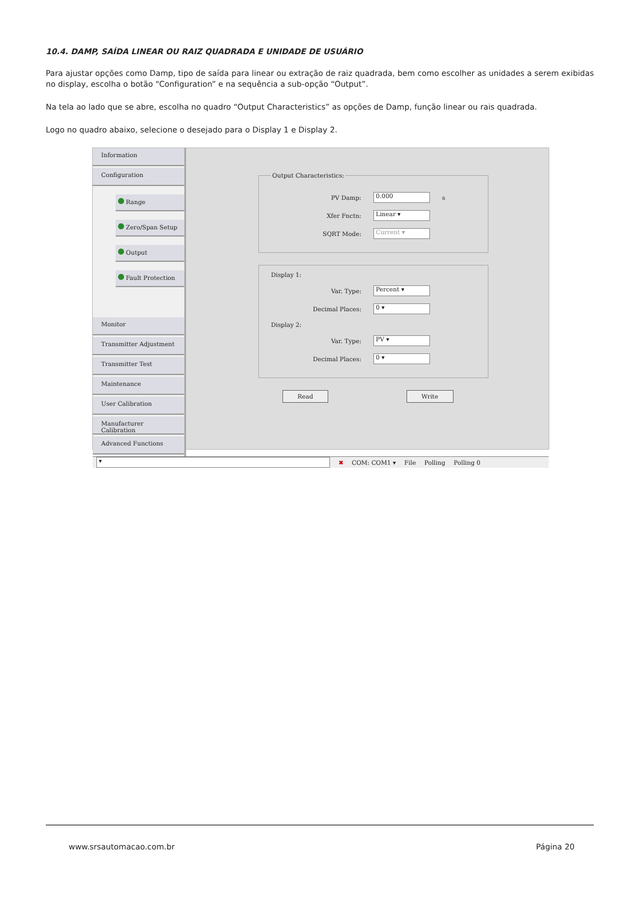10.4. DAMP, SAÍDA LINEAR OU RAIZ QUADRADA E UNIDADE DE USUÁRIO
Para ajustar opções como Damp, tipo de saída para linear ou extração de raiz quadrada, bem como escolher as unidades a serem exibidas no display, escolha o botão “Configuration” e na sequência a sub-opção “Output”.
Na tela ao lado que se abre, escolha no quadro “Output Characteristics” as opções de Damp, função linear ou rais quadrada.
Logo no quadro abaixo, selecione o desejado para o Display 1 e Display 2.
Information
Configuration
Range
Zero/Span Setup
Output
Fault Protection
Monitor
Transmitter Adjustment
Transmitter Test
Maintenance
User Calibration
Manufacturer Calibration
Advanced Functions
Output Characteristics:
PV Damp: 0.000 s
Xfer Fnctn: Linear ▾
SQRT Mode: Current ▾
Display 1:
Var. Type: Percent ▾
Decimal Places: 0 ▾
Display 2:
Var. Type: PV ▾
Decimal Places: 0 ▾
Read Write
▾ ✖ COM: COM1 ▾ File Polling Polling 0
www.srsautomacao.com.br Página 20